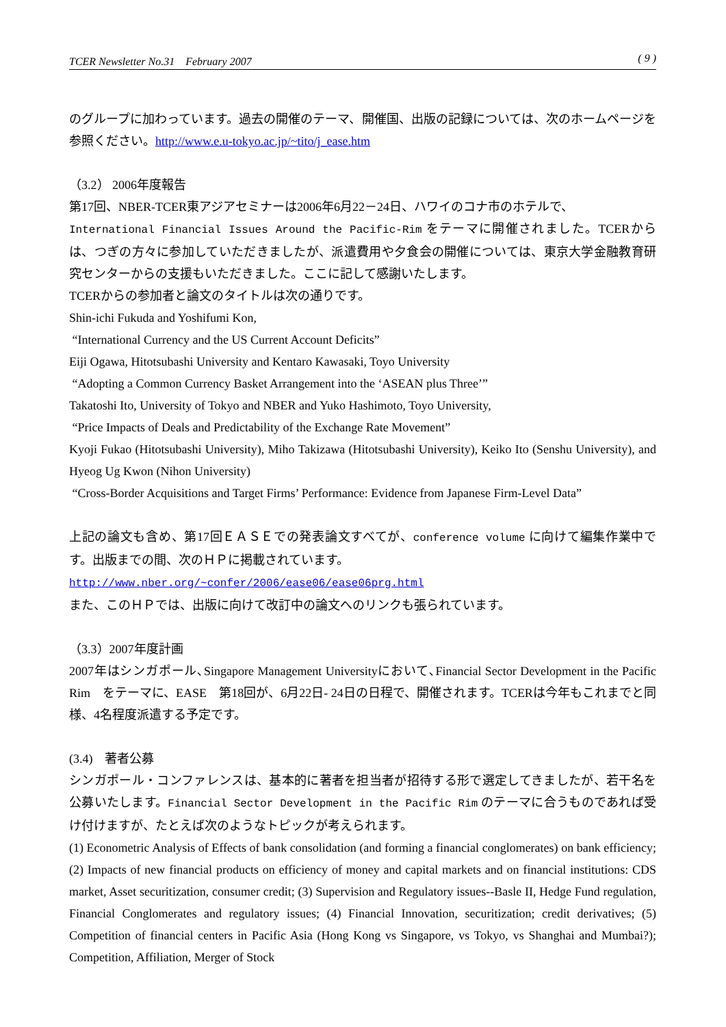TCER Newsletter No.31　February 2007 ( 9 )
のグループに加わっています。過去の開催のテーマ、開催国、出版の記録については、次のホームページを参照ください。http://www.e.u-tokyo.ac.jp/~tito/j_ease.htm
（3.2） 2006年度報告
第17回、NBER-TCER東アジアセミナーは2006年6月22－24日、ハワイのコナ市のホテルで、
International Financial Issues Around the Pacific-Rim をテーマに開催されました。TCERからは、つぎの方々に参加していただきましたが、派遣費用や夕食会の開催については、東京大学金融教育研究センターからの支援もいただきました。ここに記して感謝いたします。
TCERからの参加者と論文のタイトルは次の通りです。
Shin-ichi Fukuda and Yoshifumi Kon,
“International Currency and the US Current Account Deficits”
Eiji Ogawa, Hitotsubashi University and Kentaro Kawasaki, Toyo University
“Adopting a Common Currency Basket Arrangement into the ‘ASEAN plus Three’”
Takatoshi Ito, University of Tokyo and NBER and Yuko Hashimoto, Toyo University,
“Price Impacts of Deals and Predictability of the Exchange Rate Movement”
Kyoji Fukao (Hitotsubashi University), Miho Takizawa (Hitotsubashi University), Keiko Ito (Senshu University), and Hyeog Ug Kwon (Nihon University)
“Cross-Border Acquisitions and Target Firms’ Performance: Evidence from Japanese Firm-Level Data”
上記の論文も含め、第17回ＥＡＳＥでの発表論文すべてが、conference volume に向けて編集作業中です。出版までの間、次のＨＰに掲載されています。
http://www.nber.org/~confer/2006/ease06/ease06prg.html
また、このＨＰでは、出版に向けて改訂中の論文へのリンクも張られています。
（3.3）2007年度計画
2007年はシンガポール､Singapore Management Universityにおいて､Financial Sector Development in the Pacific Rim　をテーマに、EASE　第18回が、6月22日- 24日の日程で、開催されます。TCERは今年もこれまでと同様、4名程度派遣する予定です。
(3.4)　著者公募
シンガポール・コンファレンスは、基本的に著者を担当者が招待する形で選定してきましたが、若干名を公募いたします。Financial Sector Development in the Pacific Rim のテーマに合うものであれば受け付けますが、たとえば次のようなトピックが考えられます。
(1) Econometric Analysis of Effects of bank consolidation (and forming a financial conglomerates) on bank efficiency; (2) Impacts of new financial products on efficiency of money and capital markets and on financial institutions: CDS market, Asset securitization, consumer credit; (3) Supervision and Regulatory issues--Basle II, Hedge Fund regulation, Financial Conglomerates and regulatory issues; (4) Financial Innovation, securitization; credit derivatives; (5) Competition of financial centers in Pacific Asia (Hong Kong vs Singapore, vs Tokyo, vs Shanghai and Mumbai?); Competition, Affiliation, Merger of Stock